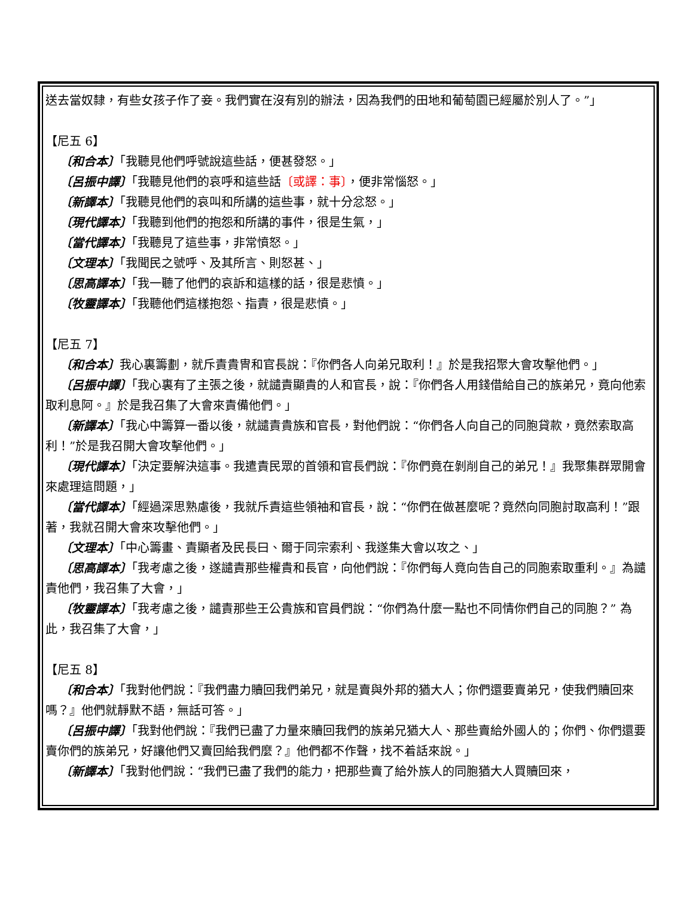送去當奴隸，有些女孩子作了妾。我們實在沒有別的辦法，因為我們的田地和葡萄園已經屬於別人了。”」
【尼五 6】
〔和合本〕「我聽見他們呼號說這些話，便甚發怒。」
〔呂振中譯〕「我聽見他們的哀呼和這些話〔或譯：事〕，便非常惱怒。」
〔新譯本〕「我聽見他們的哀叫和所講的這些事，就十分忿怒。」
〔現代譯本〕「我聽到他們的抱怨和所講的事件，很是生氣，」
〔當代譯本〕「我聽見了這些事，非常憤怒。」
〔文理本〕「我聞民之號呼、及其所言、則怒甚、」
〔思高譯本〕「我一聽了他們的哀訴和這樣的話，很是悲憤。」
〔牧靈譯本〕「我聽他們這樣抱怨、指責，很是悲憤。」
【尼五 7】
〔和合本〕我心裏籌劃，就斥責貴冑和官長說：『你們各人向弟兄取利！』於是我招聚大會攻擊他們。」
〔呂振中譯〕「我心裏有了主張之後，就譴責顯貴的人和官長，說：『你們各人用錢借給自己的族弟兄，竟向他索取利息阿。』於是我召集了大會來責備他們。」
〔新譯本〕「我心中籌算一番以後，就譴責貴族和官長，對他們說：“你們各人向自己的同胞貸款，竟然索取高利！”於是我召開大會攻擊他們。」
〔現代譯本〕「決定要解決這事。我遣責民眾的首領和官長們說：『你們竟在剝削自己的弟兄！』我聚集群眾開會來處理這問題，」
〔當代譯本〕「經過深思熟慮後，我就斥責這些領袖和官長，說：“你們在做甚麼呢？竟然向同胞討取高利！”跟著，我就召開大會來攻擊他們。」
〔文理本〕「中心籌畫、責顯者及民長曰、爾于同宗索利、我遂集大會以攻之、」
〔思高譯本〕「我考慮之後，遂譴責那些權貴和長官，向他們說：『你們每人竟向告自己的同胞索取重利。』為譴責他們，我召集了大會，」
〔牧靈譯本〕「我考慮之後，譴責那些王公貴族和官員們說：“你們為什麼一點也不同情你們自己的同胞？” 為此，我召集了大會，」
【尼五 8】
〔和合本〕「我對他們說：『我們盡力贖回我們弟兄，就是賣與外邦的猶大人；你們還要賣弟兄，使我們贖回來嗎？』他們就靜默不語，無話可答。」
〔呂振中譯〕「我對他們說：『我們已盡了力量來贖回我們的族弟兄猶大人、那些賣給外國人的；你們、你們還要賣你們的族弟兄，好讓他們又賣回給我們麼？』他們都不作聲，找不着話來說。」
〔新譯本〕「我對他們說：“我們已盡了我們的能力，把那些賣了給外族人的同胞猶大人買贖回來，